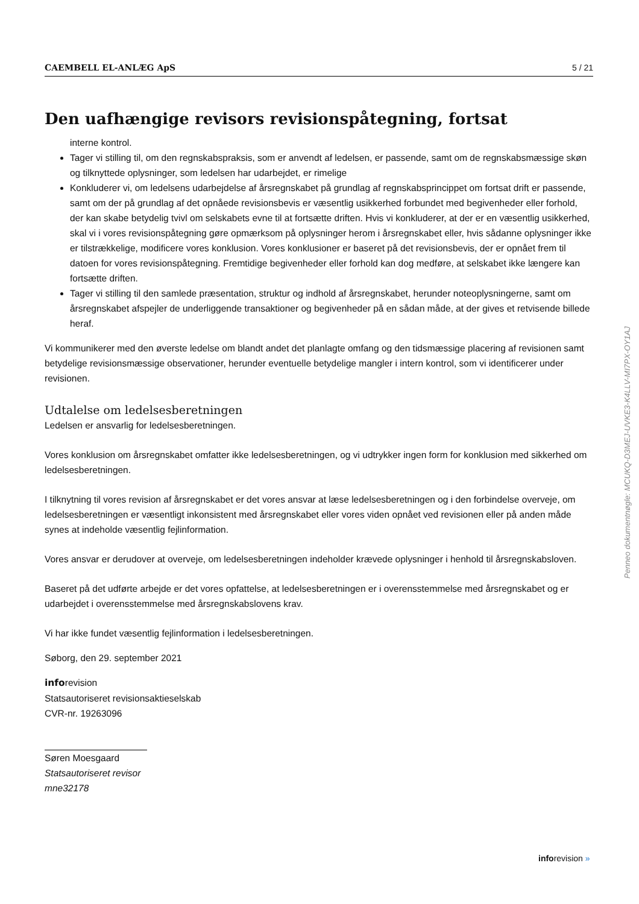CAEMBELL EL-ANLÆG ApS 5 / 21
Den uafhængige revisors revisionspåtegning, fortsat
interne kontrol.
Tager vi stilling til, om den regnskabspraksis, som er anvendt af ledelsen, er passende, samt om de regnskabsmæssige skøn og tilknyttede oplysninger, som ledelsen har udarbejdet, er rimelige
Konkluderer vi, om ledelsens udarbejdelse af årsregnskabet på grundlag af regnskabsprincippet om fortsat drift er passende, samt om der på grundlag af det opnåede revisionsbevis er væsentlig usikkerhed forbundet med begivenheder eller forhold, der kan skabe betydelig tvivl om selskabets evne til at fortsætte driften. Hvis vi konkluderer, at der er en væsentlig usikkerhed, skal vi i vores revisionspåtegning gøre opmærksom på oplysninger herom i årsregnskabet eller, hvis sådanne oplysninger ikke er tilstrækkelige, modificere vores konklusion. Vores konklusioner er baseret på det revisionsbevis, der er opnået frem til datoen for vores revisionspåtegning. Fremtidige begivenheder eller forhold kan dog medføre, at selskabet ikke længere kan fortsætte driften.
Tager vi stilling til den samlede præsentation, struktur og indhold af årsregnskabet, herunder noteoplysningerne, samt om årsregnskabet afspejler de underliggende transaktioner og begivenheder på en sådan måde, at der gives et retvisende billede heraf.
Vi kommunikerer med den øverste ledelse om blandt andet det planlagte omfang og den tidsmæssige placering af revisionen samt betydelige revisionsmæssige observationer, herunder eventuelle betydelige mangler i intern kontrol, som vi identificerer under revisionen.
Udtalelse om ledelsesberetningen
Ledelsen er ansvarlig for ledelsesberetningen.
Vores konklusion om årsregnskabet omfatter ikke ledelsesberetningen, og vi udtrykker ingen form for konklusion med sikkerhed om ledelsesberetningen.
I tilknytning til vores revision af årsregnskabet er det vores ansvar at læse ledelsesberetningen og i den forbindelse overveje, om ledelsesberetningen er væsentligt inkonsistent med årsregnskabet eller vores viden opnået ved revisionen eller på anden måde synes at indeholde væsentlig fejlinformation.
Vores ansvar er derudover at overveje, om ledelsesberetningen indeholder krævede oplysninger i henhold til årsregnskabsloven.
Baseret på det udførte arbejde er det vores opfattelse, at ledelsesberetningen er i overensstemmelse med årsregnskabet og er udarbejdet i overensstemmelse med årsregnskabslovens krav.
Vi har ikke fundet væsentlig fejlinformation i ledelsesberetningen.
Søborg, den 29. september 2021
inforevision
Statsautoriseret revisionsaktieselskab
CVR-nr. 19263096
Søren Moesgaard
Statsautoriseret revisor
mne32178
Penneo dokumentnøgle: MCUKQ-D3MEJ-UVKE3-K4LLV-MI7PX-OY1AJ
inforevision »